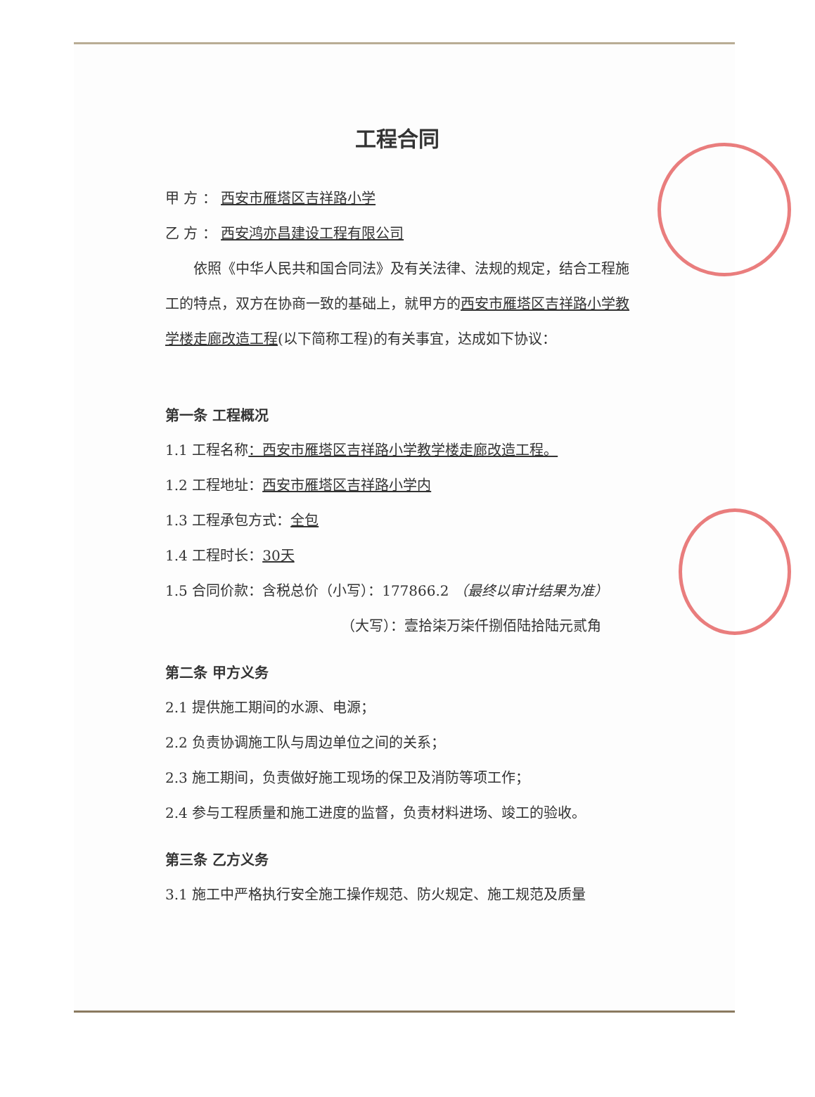工程合同
甲 方 ： 西安市雁塔区吉祥路小学
乙 方 ： 西安鸿亦昌建设工程有限公司
依照《中华人民共和国合同法》及有关法律、法规的规定，结合工程施工的特点，双方在协商一致的基础上，就甲方的西安市雁塔区吉祥路小学教学楼走廊改造工程(以下简称工程)的有关事宜，达成如下协议：
第一条 工程概况
1.1 工程名称：西安市雁塔区吉祥路小学教学楼走廊改造工程。
1.2 工程地址：西安市雁塔区吉祥路小学内
1.3 工程承包方式：全包
1.4 工程时长：30天
1.5 合同价款：含税总价（小写）：177866.2 （最终以审计结果为准）
（大写）：壹拾柒万柒仟捌佰陆拾陆元贰角
第二条 甲方义务
2.1 提供施工期间的水源、电源；
2.2 负责协调施工队与周边单位之间的关系；
2.3 施工期间，负责做好施工现场的保卫及消防等项工作；
2.4 参与工程质量和施工进度的监督，负责材料进场、竣工的验收。
第三条 乙方义务
3.1 施工中严格执行安全施工操作规范、防火规定、施工规范及质量